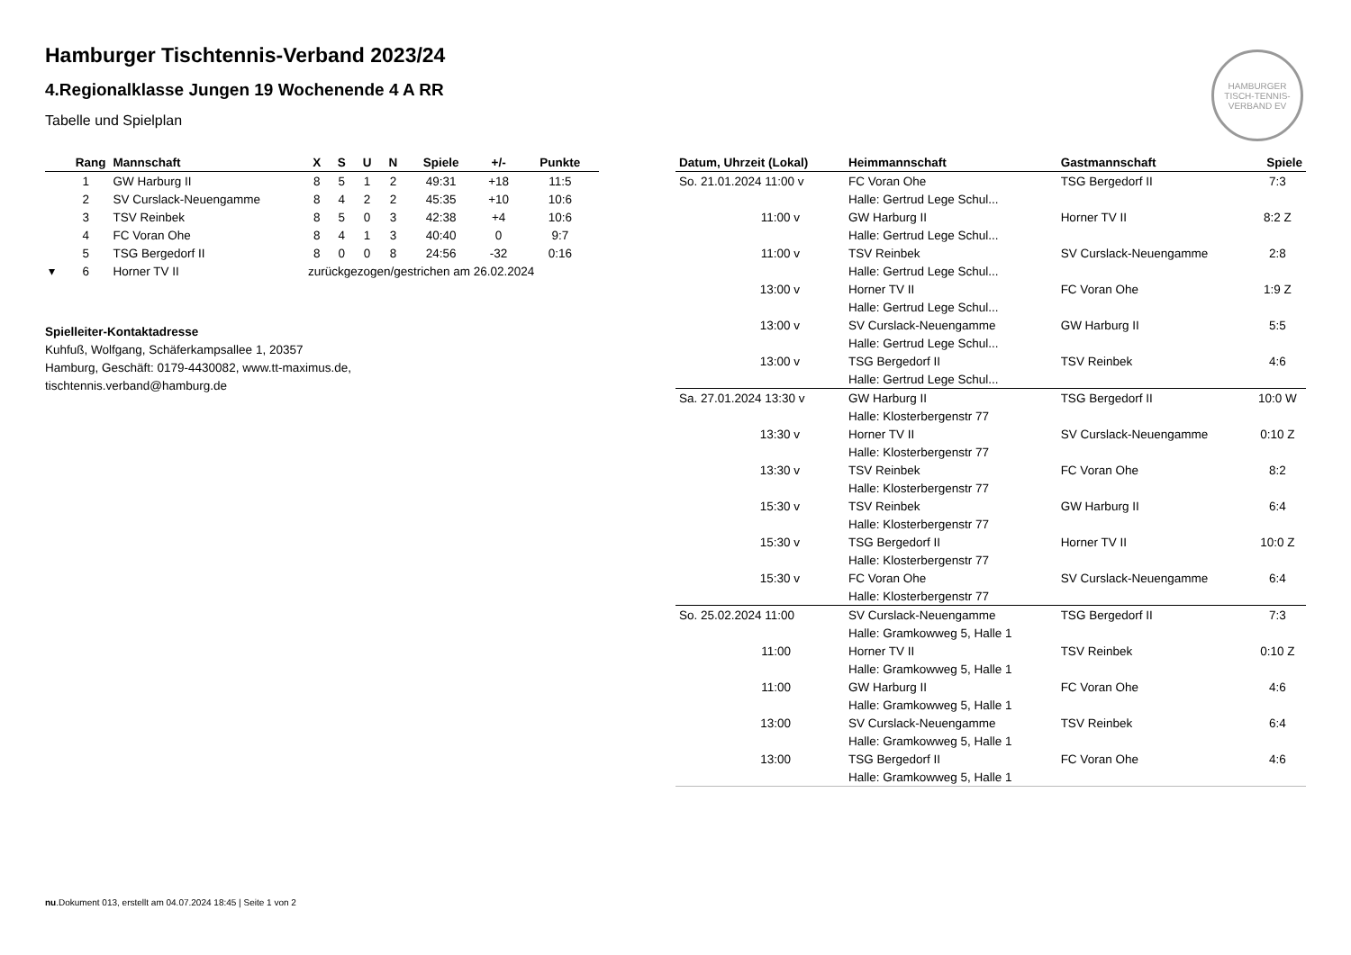HAMBURGER TISCH-TENNIS-VERBAND EV
Hamburger Tischtennis-Verband 2023/24
4.Regionalklasse Jungen 19 Wochenende 4 A RR
Tabelle und Spielplan
| | Rang | Mannschaft | X | S | U | N | Spiele | +/- | Punkte |
| --- | --- | --- | --- | --- | --- | --- | --- | --- | --- |
| | 1 | GW Harburg II | 8 | 5 | 1 | 2 | 49:31 | +18 | 11:5 |
| | 2 | SV Curslack-Neuengamme | 8 | 4 | 2 | 2 | 45:35 | +10 | 10:6 |
| | 3 | TSV Reinbek | 8 | 5 | 0 | 3 | 42:38 | +4 | 10:6 |
| | 4 | FC Voran Ohe | 8 | 4 | 1 | 3 | 40:40 | 0 | 9:7 |
| | 5 | TSG Bergedorf II | 8 | 0 | 0 | 8 | 24:56 | -32 | 0:16 |
| ▾ | 6 | Horner TV II | zurückgezogen/gestrichen am 26.02.2024 | | | | | | |
Spielleiter-Kontaktadresse
Kuhfuß, Wolfgang, Schäferkampsallee 1, 20357
Hamburg, Geschäft: 0179-4430082, www.tt-maximus.de,
tischtennis.verband@hamburg.de
| Datum, Uhrzeit (Lokal) | Heimmannschaft | Gastmannschaft | Spiele |
| --- | --- | --- | --- |
| So. 21.01.2024 11:00 v | FC Voran Ohe | TSG Bergedorf II | 7:3 |
| | Halle: Gertrud Lege Schul... | | |
| 11:00 v | GW Harburg II | Horner TV II | 8:2 Z |
| | Halle: Gertrud Lege Schul... | | |
| 11:00 v | TSV Reinbek | SV Curslack-Neuengamme | 2:8 |
| | Halle: Gertrud Lege Schul... | | |
| 13:00 v | Horner TV II | FC Voran Ohe | 1:9 Z |
| | Halle: Gertrud Lege Schul... | | |
| 13:00 v | SV Curslack-Neuengamme | GW Harburg II | 5:5 |
| | Halle: Gertrud Lege Schul... | | |
| 13:00 v | TSG Bergedorf II | TSV Reinbek | 4:6 |
| | Halle: Gertrud Lege Schul... | | |
| Sa. 27.01.2024 13:30 v | GW Harburg II | TSG Bergedorf II | 10:0 W |
| | Halle: Klosterbergenstr 77 | | |
| 13:30 v | Horner TV II | SV Curslack-Neuengamme | 0:10 Z |
| | Halle: Klosterbergenstr 77 | | |
| 13:30 v | TSV Reinbek | FC Voran Ohe | 8:2 |
| | Halle: Klosterbergenstr 77 | | |
| 15:30 v | TSV Reinbek | GW Harburg II | 6:4 |
| | Halle: Klosterbergenstr 77 | | |
| 15:30 v | TSG Bergedorf II | Horner TV II | 10:0 Z |
| | Halle: Klosterbergenstr 77 | | |
| 15:30 v | FC Voran Ohe | SV Curslack-Neuengamme | 6:4 |
| | Halle: Klosterbergenstr 77 | | |
| So. 25.02.2024 11:00 | SV Curslack-Neuengamme | TSG Bergedorf II | 7:3 |
| | Halle: Gramkowweg 5, Halle 1 | | |
| 11:00 | Horner TV II | TSV Reinbek | 0:10 Z |
| | Halle: Gramkowweg 5, Halle 1 | | |
| 11:00 | GW Harburg II | FC Voran Ohe | 4:6 |
| | Halle: Gramkowweg 5, Halle 1 | | |
| 13:00 | SV Curslack-Neuengamme | TSV Reinbek | 6:4 |
| | Halle: Gramkowweg 5, Halle 1 | | |
| 13:00 | TSG Bergedorf II | FC Voran Ohe | 4:6 |
| | Halle: Gramkowweg 5, Halle 1 | | |
nu.Dokument 013, erstellt am 04.07.2024 18:45 | Seite 1 von 2